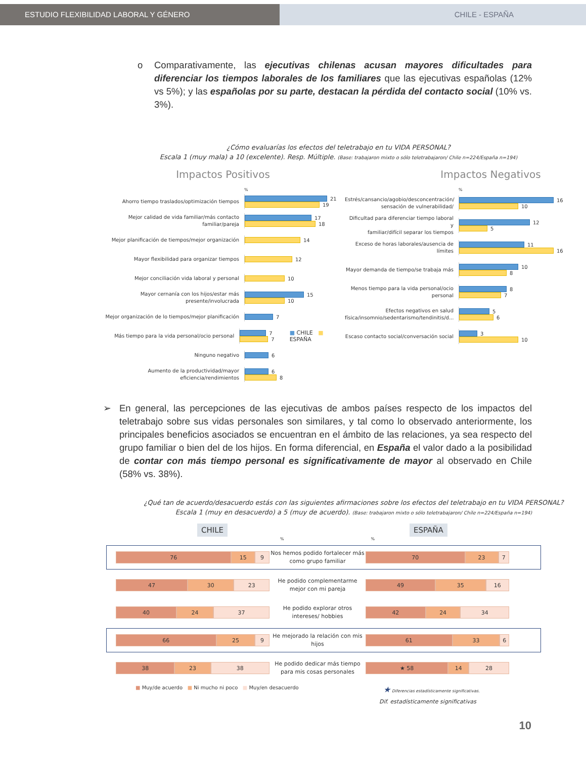ESTUDIO FLEXIBILIDAD LABORAL Y GÉNERO CHILE - ESPAÑA
o Comparativamente, las ejecutivas chilenas acusan mayores dificultades para diferenciar los tiempos laborales de los familiares que las ejecutivas españolas (12% vs 5%); y las españolas por su parte, destacan la pérdida del contacto social (10% vs. 3%).
¿Cómo evaluarías los efectos del teletrabajo en tu VIDA PERSONAL?
Escala 1 (muy mala) a 10 (excelente). Resp. Múltiple. (Base: trabajaron mixto o sólo teletrabajaron/ Chile n=224/España n=194)
Impactos Positivos
%
Ahorro tiempo traslados/optimización tiempos
21
19
Mejor calidad de vida familiar/más contacto
familiar/pareja
17
18
Mejor planificación de tiempos/mejor organización
14
Mayor flexibilidad para organizar tiempos
12
Mejor conciliación vida laboral y personal
10
Mayor cernanía con los hijos/estar más
presente/involucrada
15
10
Mejor organización de lo tiempos/mejor planificación
7
Más tiempo para la vida personal/ocio personal
7
7
■ CHILE ■ ESPAÑA
Ninguno negativo
6
Aumento de la productividad/mayor
eficiencia/rendimientos
6
8
Impactos Negativos
%
Estrés/cansancio/agobio/desconcentración/
sensación de vulnerabilidad/
16
10
Dificultad para diferenciar tiempo laboral y
familiar/difícil separar los tiempos
12
5
Exceso de horas laborales/ausencia de
límites
11
16
Mayor demanda de tiempo/se trabaja más
10
8
Menos tiempo para la vida personal/ocio
personal
8
7
Efectos negativos en salud
física/insomnio/sedentarismo/tendinitis/d...
5
6
Escaso contacto social/conversación social
3
10
➢ En general, las percepciones de las ejecutivas de ambos países respecto de los impactos del teletrabajo sobre sus vidas personales son similares, y tal como lo observado anteriormente, los principales beneficios asociados se encuentran en el ámbito de las relaciones, ya sea respecto del grupo familiar o bien del de los hijos. En forma diferencial, en España el valor dado a la posibilidad de contar con más tiempo personal es significativamente de mayor al observado en Chile (58% vs. 38%).
¿Qué tan de acuerdo/desacuerdo estás con las siguientes afirmaciones sobre los efectos del teletrabajo en tu VIDA PERSONAL?
Escala 1 (muy en desacuerdo) a 5 (muy de acuerdo). (Base: trabajaron mixto o sólo teletrabajaron/ Chile n=224/España n=194)
CHILE ESPAÑA
%%
76 15 9
Nos hemos podido fortalecer más como grupo familiar
70 23 7
47 30 23
He podido complementarme mejor con mi pareja
49 35 16
40 24 37
He podido explorar otros intereses/ hobbies
42 24 34
66 25 9
He mejorado la relación con mis hijos
61 33 6
38 23 38
He podido dedicar más tiempo para mis cosas personales
★ 58 14 28
■ Muy/de acuerdo ■ Ni mucho ni poco ■ Muy/en desacuerdo
★ Diferencias estadísticamente significativas.
Dif. estadísticamente significativas
10